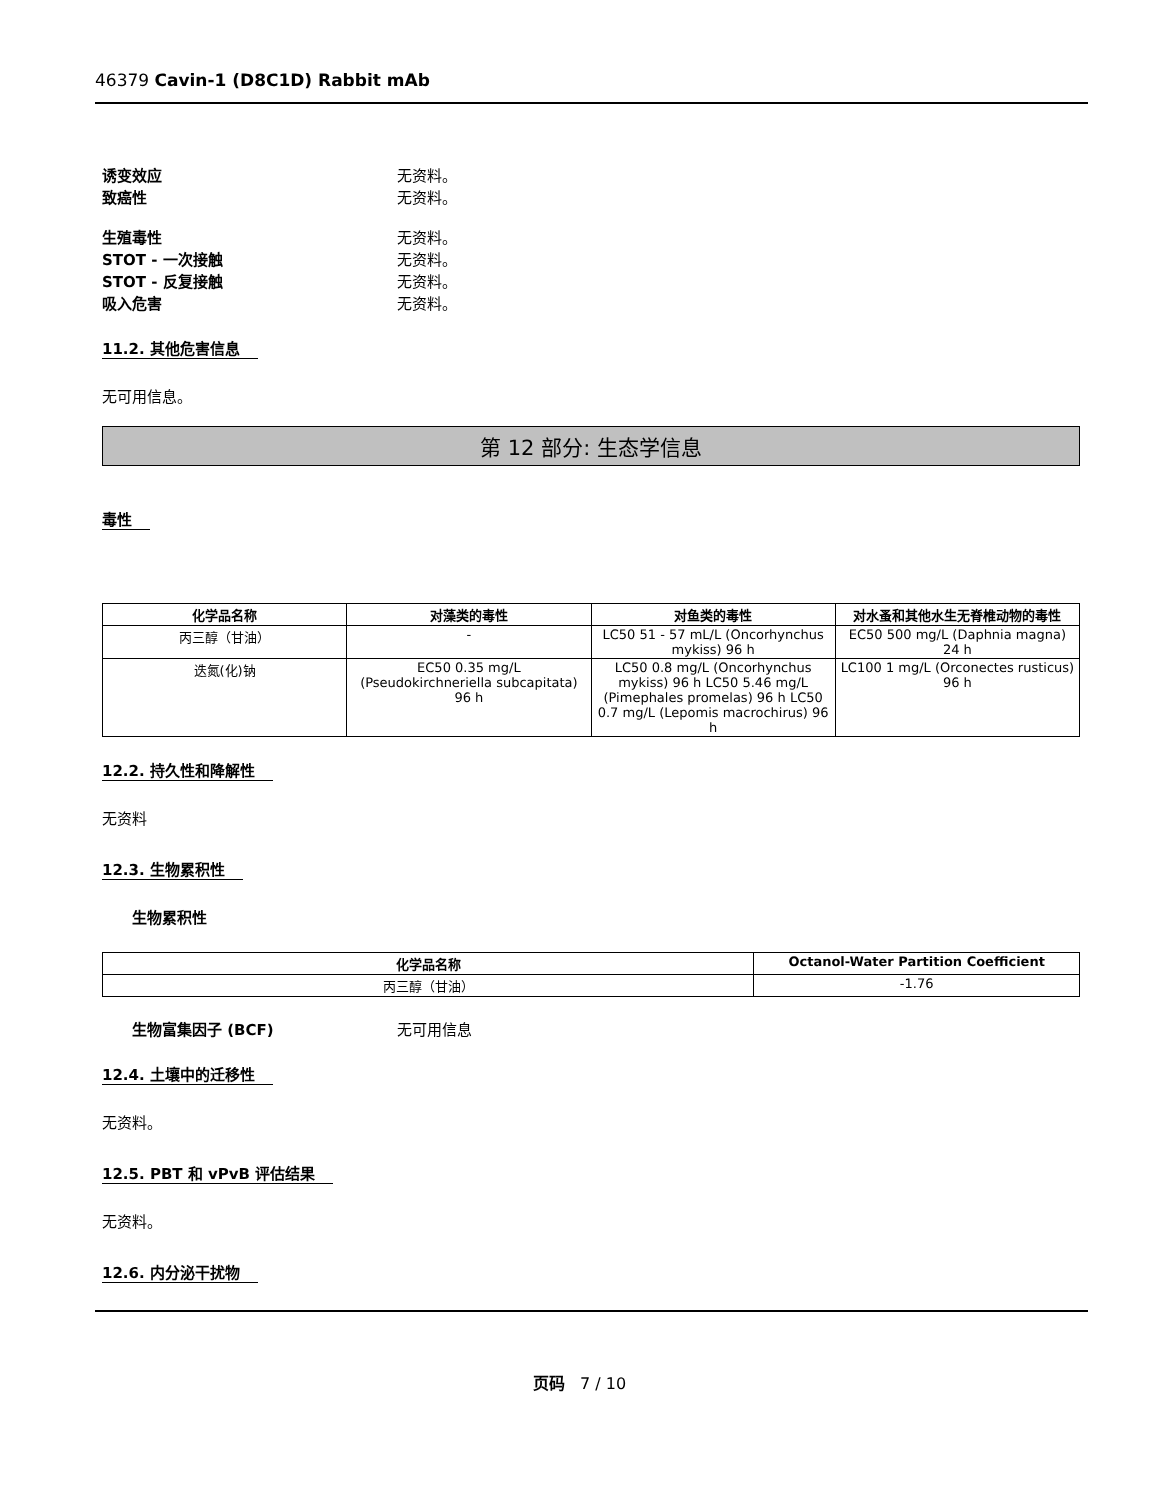46379 Cavin-1 (D8C1D) Rabbit mAb
诱变效应 无资料。
致癌性 无资料。
生殖毒性 无资料。
STOT - 一次接触 无资料。
STOT - 反复接触 无资料。
吸入危害 无资料。
11.2. 其他危害信息
无可用信息。
第 12 部分: 生态学信息
毒性
| 化学品名称 | 对藻类的毒性 | 对鱼类的毒性 | 对水蚤和其他水生无脊椎动物的毒性 |
| --- | --- | --- | --- |
| 丙三醇（甘油） | - | LC50 51 - 57 mL/L (Oncorhynchus mykiss) 96 h | EC50 500 mg/L (Daphnia magna) 24 h |
| 迭氮(化)钠 | EC50 0.35 mg/L (Pseudokirchneriella subcapitata) 96 h | LC50 0.8 mg/L (Oncorhynchus mykiss) 96 h LC50 5.46 mg/L (Pimephales promelas) 96 h LC50 0.7 mg/L (Lepomis macrochirus) 96 h | LC100 1 mg/L (Orconectes rusticus) 96 h |
12.2. 持久性和降解性
无资料
12.3. 生物累积性
生物累积性
| 化学品名称 | Octanol-Water Partition Coefficient |
| --- | --- |
| 丙三醇（甘油） | -1.76 |
生物富集因子 (BCF) 无可用信息
12.4. 土壤中的迁移性
无资料。
12.5. PBT 和 vPvB 评估结果
无资料。
12.6. 内分泌干扰物
页码 7 / 10